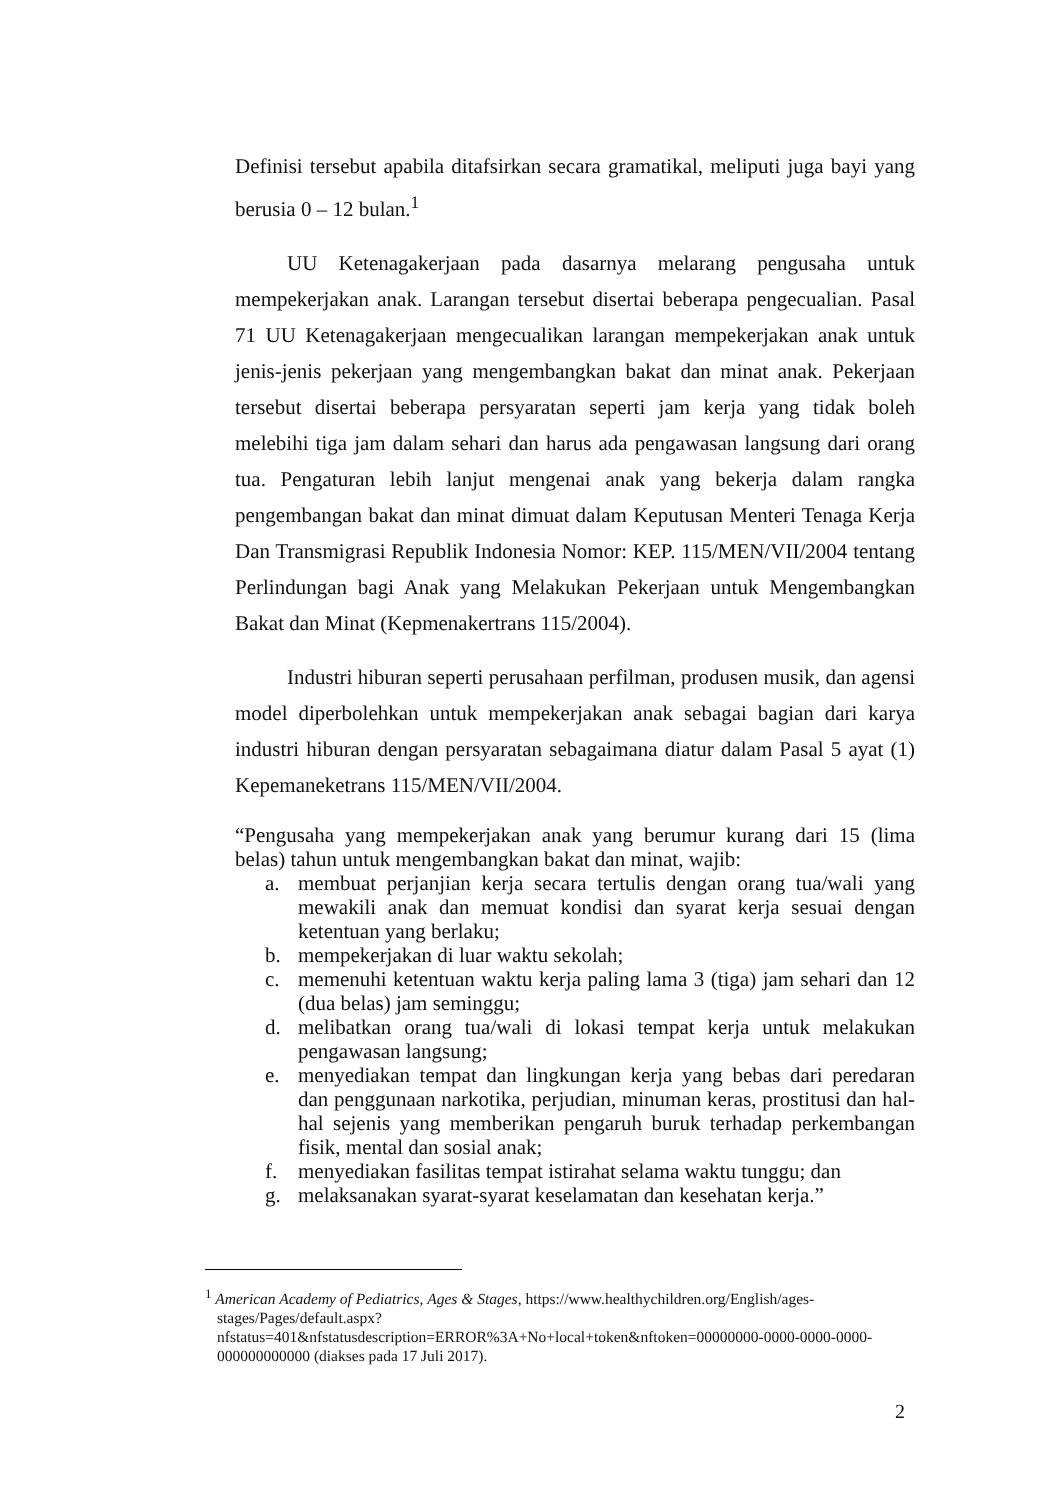Definisi tersebut apabila ditafsirkan secara gramatikal, meliputi juga bayi yang berusia 0 – 12 bulan.<sup>1</sup>
UU Ketenagakerjaan pada dasarnya melarang pengusaha untuk mempekerjakan anak. Larangan tersebut disertai beberapa pengecualian. Pasal 71 UU Ketenagakerjaan mengecualikan larangan mempekerjakan anak untuk jenis-jenis pekerjaan yang mengembangkan bakat dan minat anak. Pekerjaan tersebut disertai beberapa persyaratan seperti jam kerja yang tidak boleh melebihi tiga jam dalam sehari dan harus ada pengawasan langsung dari orang tua. Pengaturan lebih lanjut mengenai anak yang bekerja dalam rangka pengembangan bakat dan minat dimuat dalam Keputusan Menteri Tenaga Kerja Dan Transmigrasi Republik Indonesia Nomor: KEP. 115/MEN/VII/2004 tentang Perlindungan bagi Anak yang Melakukan Pekerjaan untuk Mengembangkan Bakat dan Minat (Kepmenakertrans 115/2004).
Industri hiburan seperti perusahaan perfilman, produsen musik, dan agensi model diperbolehkan untuk mempekerjakan anak sebagai bagian dari karya industri hiburan dengan persyaratan sebagaimana diatur dalam Pasal 5 ayat (1) Kepemaneketrans 115/MEN/VII/2004.
“Pengusaha yang mempekerjakan anak yang berumur kurang dari 15 (lima belas) tahun untuk mengembangkan bakat dan minat, wajib:
a. membuat perjanjian kerja secara tertulis dengan orang tua/wali yang mewakili anak dan memuat kondisi dan syarat kerja sesuai dengan ketentuan yang berlaku;
b. mempekerjakan di luar waktu sekolah;
c. memenuhi ketentuan waktu kerja paling lama 3 (tiga) jam sehari dan 12 (dua belas) jam seminggu;
d. melibatkan orang tua/wali di lokasi tempat kerja untuk melakukan pengawasan langsung;
e. menyediakan tempat dan lingkungan kerja yang bebas dari peredaran dan penggunaan narkotika, perjudian, minuman keras, prostitusi dan hal-hal sejenis yang memberikan pengaruh buruk terhadap perkembangan fisik, mental dan sosial anak;
f. menyediakan fasilitas tempat istirahat selama waktu tunggu; dan
g. melaksanakan syarat-syarat keselamatan dan kesehatan kerja.”
<sup>1</sup> American Academy of Pediatrics, Ages & Stages, https://www.healthychildren.org/English/ages-stages/Pages/default.aspx?nfstatus=401&nfstatusdescription=ERROR%3A+No+local+token&nftoken=00000000-0000-0000-0000-000000000000 (diakses pada 17 Juli 2017).
2